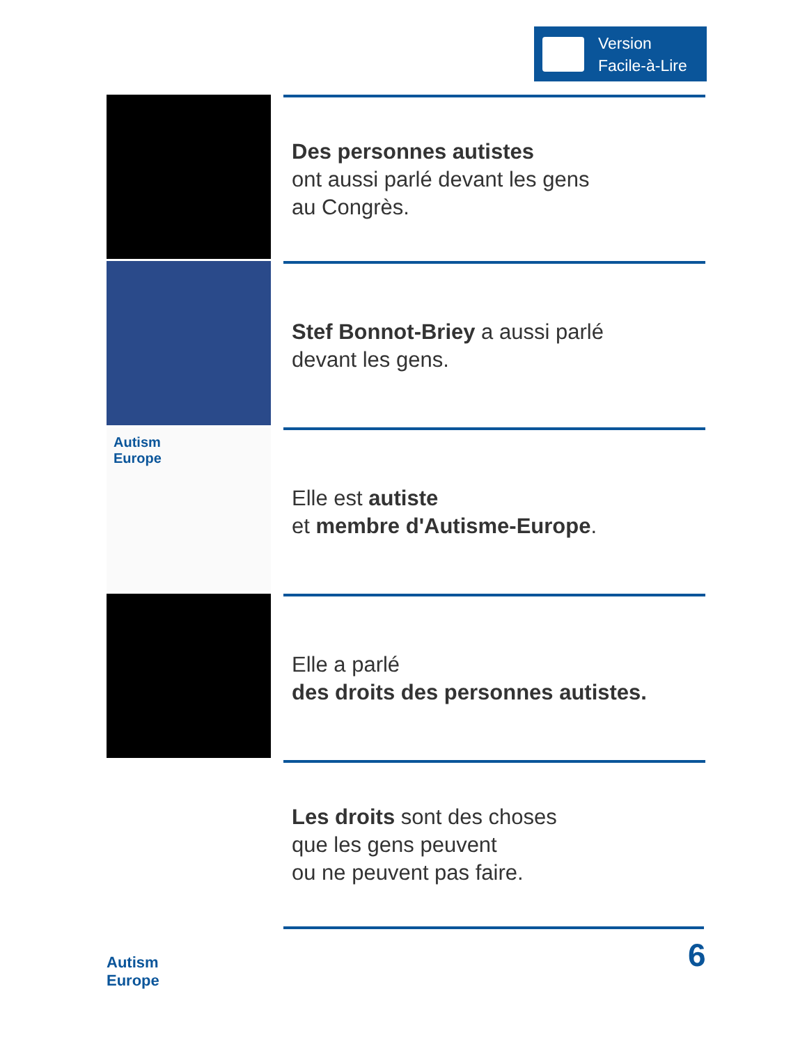Version
Facile-à-Lire
Des personnes autistes
ont aussi parlé devant les gens
au Congrès.
Stef Bonnot-Briey a aussi parlé
devant les gens.
Autism
Europe
Elle est autiste
et membre d'Autisme-Europe.
Elle a parlé
des droits des personnes autistes.
Les droits sont des choses
que les gens peuvent
ou ne peuvent pas faire.
Autism
Europe
6